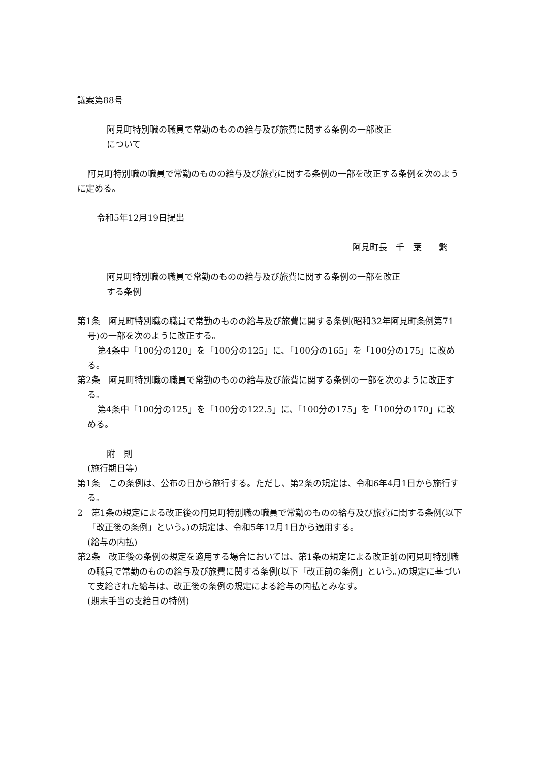議案第88号
阿見町特別職の職員で常勤のものの給与及び旅費に関する条例の一部改正
について
阿見町特別職の職員で常勤のものの給与及び旅費に関する条例の一部を改正する条例を次のように定める。
令和5年12月19日提出
阿見町長　千　葉　　繁
阿見町特別職の職員で常勤のものの給与及び旅費に関する条例の一部を改正
する条例
第1条　阿見町特別職の職員で常勤のものの給与及び旅費に関する条例(昭和32年阿見町条例第71号)の一部を次のように改正する。
第4条中「100分の120」を「100分の125」に、「100分の165」を「100分の175」に改める。
第2条　阿見町特別職の職員で常勤のものの給与及び旅費に関する条例の一部を次のように改正する。
第4条中「100分の125」を「100分の122.5」に、「100分の175」を「100分の170」に改める。
附　則
(施行期日等)
第1条　この条例は、公布の日から施行する。ただし、第2条の規定は、令和6年4月1日から施行する。
2　第1条の規定による改正後の阿見町特別職の職員で常勤のものの給与及び旅費に関する条例(以下「改正後の条例」という。)の規定は、令和5年12月1日から適用する。
(給与の内払)
第2条　改正後の条例の規定を適用する場合においては、第1条の規定による改正前の阿見町特別職の職員で常勤のものの給与及び旅費に関する条例(以下「改正前の条例」という。)の規定に基づいて支給された給与は、改正後の条例の規定による給与の内払とみなす。
(期末手当の支給日の特例)